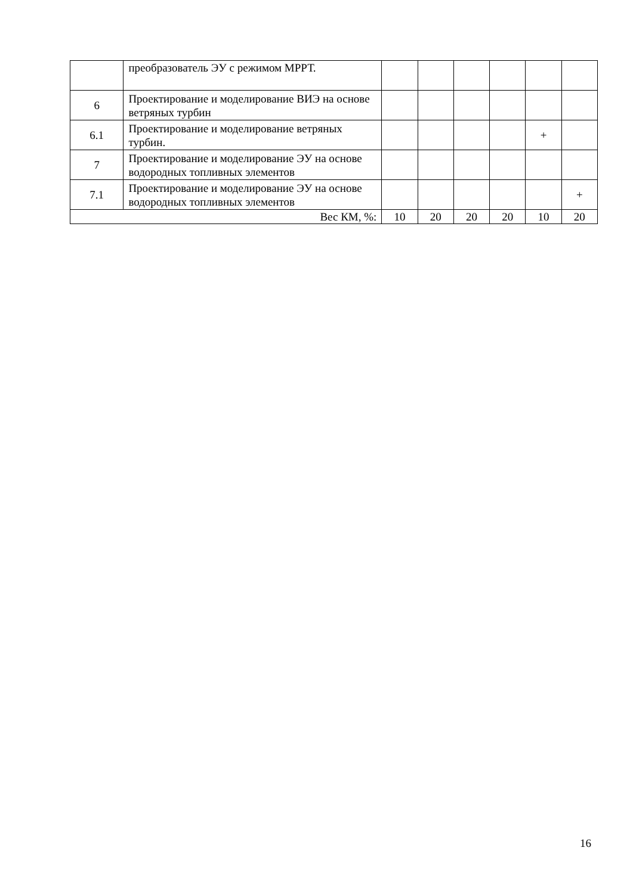| | преобразователь ЭУ с режимом МРРТ. | | | | | | |
| 6 | Проектирование и моделирование ВИЭ на основе ветряных турбин | | | | | | |
| 6.1 | Проектирование и моделирование ветряных турбин. | | | | | + | |
| 7 | Проектирование и моделирование ЭУ на основе водородных топливных элементов | | | | | | |
| 7.1 | Проектирование и моделирование ЭУ на основе водородных топливных элементов | | | | | | + |
| Вес КМ, %: | | 10 | 20 | 20 | 20 | 10 | 20 |
16